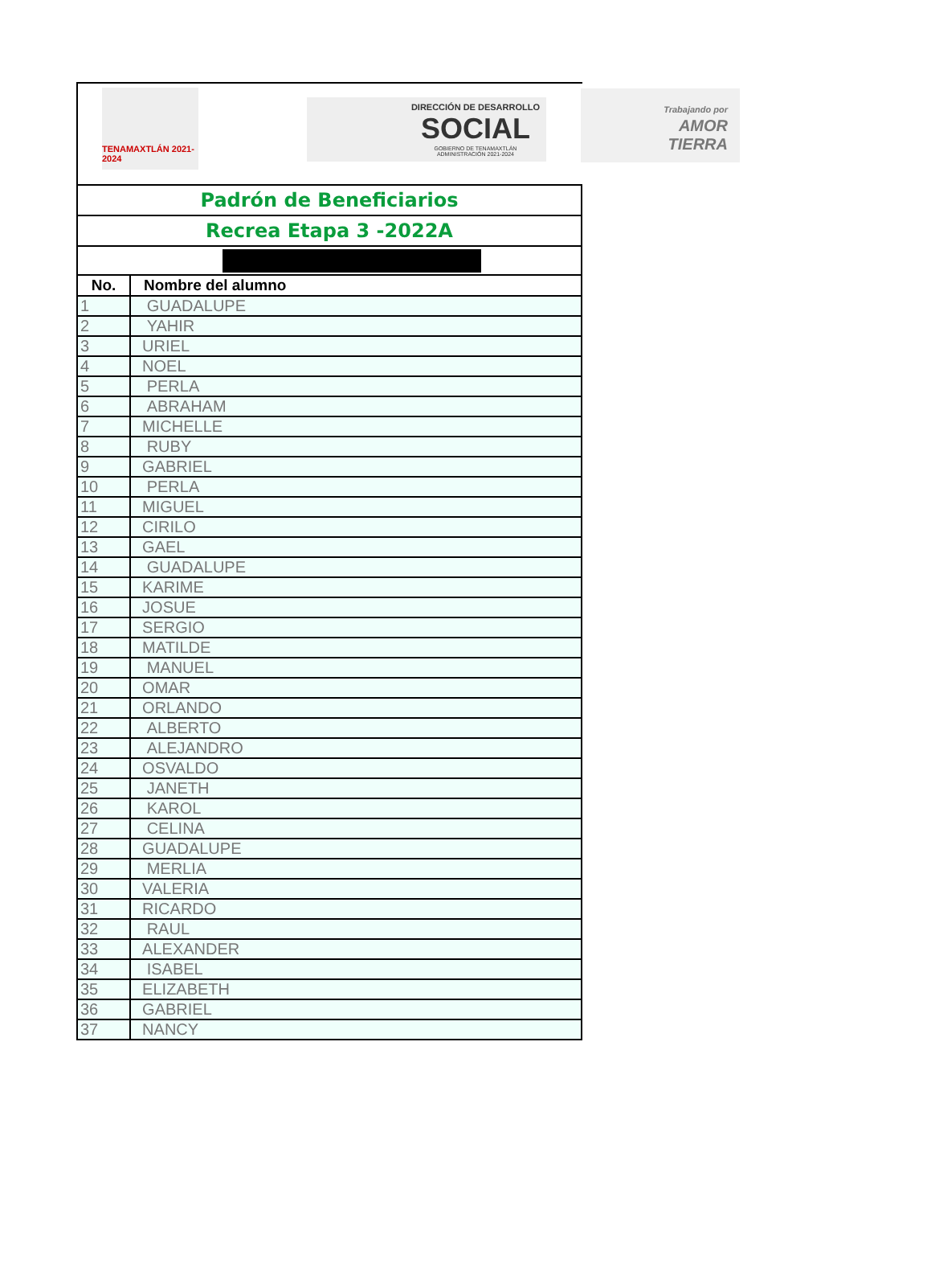TENAMAXTLÁN 2021-2024
DIRECCIÓN DE DESARROLLO
SOCIAL
GOBIERNO DE TENAMAXTLÁN
ADMINISTRACIÓN 2021-2024
Trabajando por
AMOR
TIERRA
| Padrón de Beneficiarios | |
| Recrea Etapa 3 -2022A | |
| No. | Nombre del alumno |
| 1 | GUADALUPE |
| 2 | YAHIR |
| 3 | URIEL |
| 4 | NOEL |
| 5 | PERLA |
| 6 | ABRAHAM |
| 7 | MICHELLE |
| 8 | RUBY |
| 9 | GABRIEL |
| 10 | PERLA |
| 11 | MIGUEL |
| 12 | CIRILO |
| 13 | GAEL |
| 14 | GUADALUPE |
| 15 | KARIME |
| 16 | JOSUE |
| 17 | SERGIO |
| 18 | MATILDE |
| 19 | MANUEL |
| 20 | OMAR |
| 21 | ORLANDO |
| 22 | ALBERTO |
| 23 | ALEJANDRO |
| 24 | OSVALDO |
| 25 | JANETH |
| 26 | KAROL |
| 27 | CELINA |
| 28 | GUADALUPE |
| 29 | MERLIA |
| 30 | VALERIA |
| 31 | RICARDO |
| 32 | RAUL |
| 33 | ALEXANDER |
| 34 | ISABEL |
| 35 | ELIZABETH |
| 36 | GABRIEL |
| 37 | NANCY |